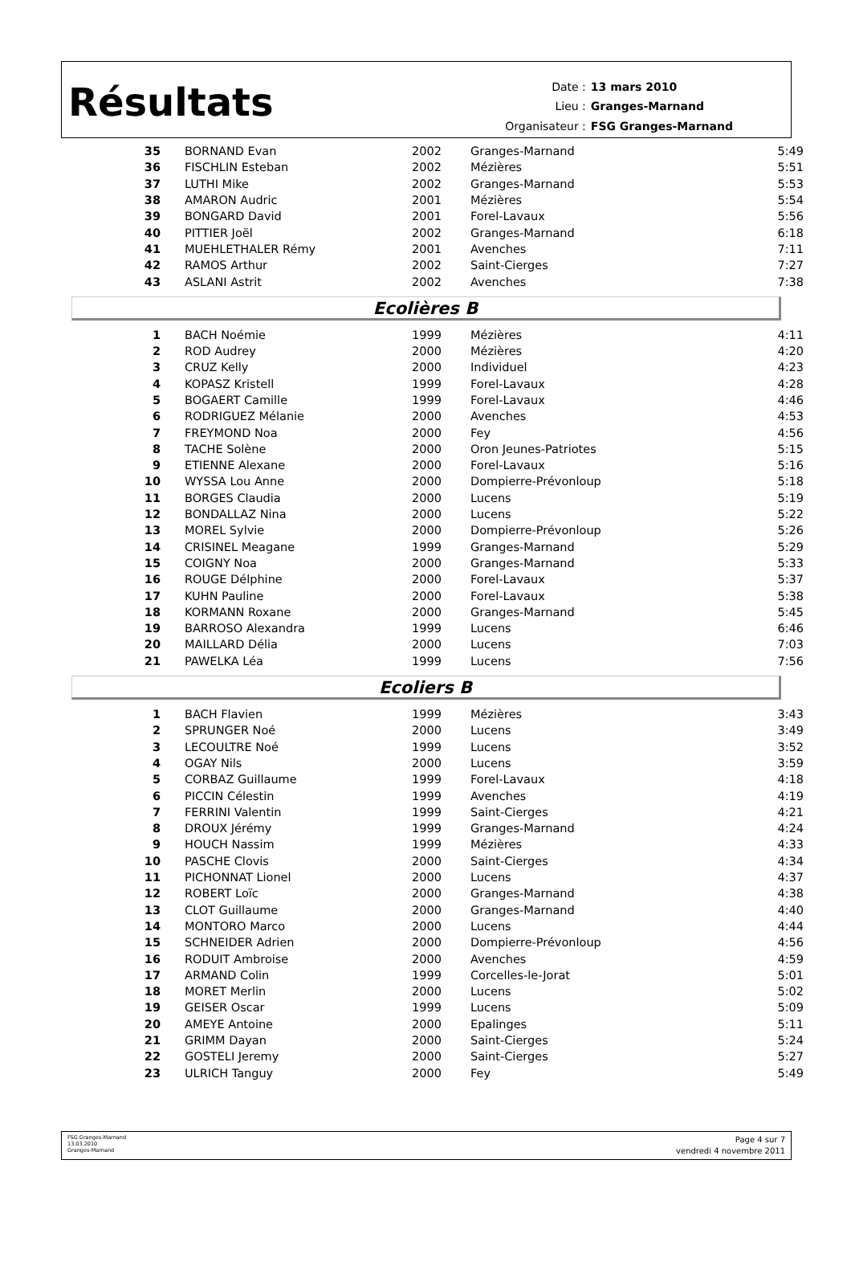Résultats
| Date : | 13 mars 2010 |
| Lieu : | Granges-Marnand |
| Organisateur : | FSG Granges-Marnand |
| 35 | BORNAND Evan | 2002 | Granges-Marnand | 5:49 |
| 36 | FISCHLIN Esteban | 2002 | Mézières | 5:51 |
| 37 | LUTHI Mike | 2002 | Granges-Marnand | 5:53 |
| 38 | AMARON Audric | 2001 | Mézières | 5:54 |
| 39 | BONGARD David | 2001 | Forel-Lavaux | 5:56 |
| 40 | PITTIER Joël | 2002 | Granges-Marnand | 6:18 |
| 41 | MUEHLETHALER Rémy | 2001 | Avenches | 7:11 |
| 42 | RAMOS Arthur | 2002 | Saint-Cierges | 7:27 |
| 43 | ASLANI Astrit | 2002 | Avenches | 7:38 |
Ecolières B
| 1 | BACH Noémie | 1999 | Mézières | 4:11 |
| 2 | ROD Audrey | 2000 | Mézières | 4:20 |
| 3 | CRUZ Kelly | 2000 | Individuel | 4:23 |
| 4 | KOPASZ Kristell | 1999 | Forel-Lavaux | 4:28 |
| 5 | BOGAERT Camille | 1999 | Forel-Lavaux | 4:46 |
| 6 | RODRIGUEZ Mélanie | 2000 | Avenches | 4:53 |
| 7 | FREYMOND Noa | 2000 | Fey | 4:56 |
| 8 | TACHE Solène | 2000 | Oron Jeunes-Patriotes | 5:15 |
| 9 | ETIENNE Alexane | 2000 | Forel-Lavaux | 5:16 |
| 10 | WYSSA Lou Anne | 2000 | Dompierre-Prévonloup | 5:18 |
| 11 | BORGES Claudia | 2000 | Lucens | 5:19 |
| 12 | BONDALLAZ Nina | 2000 | Lucens | 5:22 |
| 13 | MOREL Sylvie | 2000 | Dompierre-Prévonloup | 5:26 |
| 14 | CRISINEL Meagane | 1999 | Granges-Marnand | 5:29 |
| 15 | COIGNY Noa | 2000 | Granges-Marnand | 5:33 |
| 16 | ROUGE Délphine | 2000 | Forel-Lavaux | 5:37 |
| 17 | KUHN Pauline | 2000 | Forel-Lavaux | 5:38 |
| 18 | KORMANN Roxane | 2000 | Granges-Marnand | 5:45 |
| 19 | BARROSO Alexandra | 1999 | Lucens | 6:46 |
| 20 | MAILLARD Délia | 2000 | Lucens | 7:03 |
| 21 | PAWELKA Léa | 1999 | Lucens | 7:56 |
Ecoliers B
| 1 | BACH Flavien | 1999 | Mézières | 3:43 |
| 2 | SPRUNGER Noé | 2000 | Lucens | 3:49 |
| 3 | LECOULTRE Noé | 1999 | Lucens | 3:52 |
| 4 | OGAY Nils | 2000 | Lucens | 3:59 |
| 5 | CORBAZ Guillaume | 1999 | Forel-Lavaux | 4:18 |
| 6 | PICCIN Célestin | 1999 | Avenches | 4:19 |
| 7 | FERRINI Valentin | 1999 | Saint-Cierges | 4:21 |
| 8 | DROUX Jérémy | 1999 | Granges-Marnand | 4:24 |
| 9 | HOUCH Nassim | 1999 | Mézières | 4:33 |
| 10 | PASCHE Clovis | 2000 | Saint-Cierges | 4:34 |
| 11 | PICHONNAT Lionel | 2000 | Lucens | 4:37 |
| 12 | ROBERT Loïc | 2000 | Granges-Marnand | 4:38 |
| 13 | CLOT Guillaume | 2000 | Granges-Marnand | 4:40 |
| 14 | MONTORO Marco | 2000 | Lucens | 4:44 |
| 15 | SCHNEIDER Adrien | 2000 | Dompierre-Prévonloup | 4:56 |
| 16 | RODUIT Ambroise | 2000 | Avenches | 4:59 |
| 17 | ARMAND Colin | 1999 | Corcelles-le-Jorat | 5:01 |
| 18 | MORET Merlin | 2000 | Lucens | 5:02 |
| 19 | GEISER Oscar | 1999 | Lucens | 5:09 |
| 20 | AMEYE Antoine | 2000 | Epalinges | 5:11 |
| 21 | GRIMM Dayan | 2000 | Saint-Cierges | 5:24 |
| 22 | GOSTELI Jeremy | 2000 | Saint-Cierges | 5:27 |
| 23 | ULRICH Tanguy | 2000 | Fey | 5:49 |
FSG Granges-Marnand
13.03.2010
Granges-Marnand
Page 4 sur 7
vendredi 4 novembre 2011